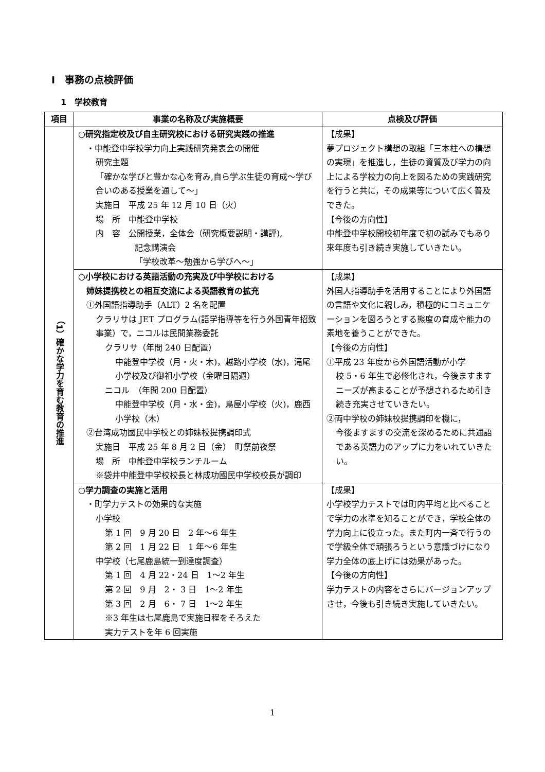Ⅰ　事務の点検評価
1　学校教育
| 項目 | 事業の名称及び実施概要 | 点検及び評価 |
| --- | --- | --- |
| （1）確かな学力を育む教育の推進 | ○研究指定校及び自主研究校における研究実践の推進 ・中能登中学校学力向上実践研究発表会の開催 研究主題 「確かな学びと豊かな心を育み,自ら学ぶ生徒の育成～学び合いのある授業を通して～」 実施日 平成 25 年 12 月 10 日（火） 場 所 中能登中学校 内 容 公開授業，全体会（研究概要説明・講評), 記念講演会 「学校改革～勉強から学びへ～」 | 【成果】 夢プロジェクト構想の取組「三本柱への構想の実現」を推進し，生徒の資質及び学力の向上による学校力の向上を図るための実践研究を行うと共に，その成果等について広く普及できた。 【今後の方向性】 中能登中学校開校初年度で初の試みでもあり来年度も引き続き実施していきたい。 |
| | ○小学校における英語活動の充実及び中学校における 姉妹提携校との相互交流による英語教育の拡充 ①外国語指導助手（ALT）2 名を配置 クラリサは JET プログラム(語学指導等を行う外国青年招致事業）で，ニコルは民間業務委託 クラリサ（年間 240 日配置） 中能登中学校（月・火・木)，越路小学校（水)，滝尾小学校及び御祖小学校（金曜日隔週） ニコル （年間 200 日配置） 中能登中学校（月・水・金)，鳥屋小学校（火)，鹿西小学校（木） ②台湾成功國民中学校との姉妹校提携調印式 実施日 平成 25 年 8 月 2 日（金） 町祭前夜祭 場 所 中能登中学校ランチルーム ※袋井中能登中学校校長と林成功國民中学校校長が調印 | 【成果】 外国人指導助手を活用することにより外国語の言語や文化に親しみ，積極的にコミュニケーションを図ろうとする態度の育成や能力の素地を養うことができた。 【今後の方向性】 ①平成 23 年度から外国語活動が小学 校 5・6 年生で必修化され，今後ますますニーズが高まることが予想されるため引き続き充実させていきたい。 ②両中学校の姉妹校提携調印を機に， 今後ますますの交流を深めるために共通語である英語力のアップに力をいれていきたい。 |
| | ○学力調査の実施と活用 ・町学力テストの効果的な実施 小学校 第 1 回 9 月 20 日 2 年～6 年生 第 2 回 1 月 22 日 1 年～6 年生 中学校（七尾鹿島統一到達度調査） 第 1 回 4 月 22・24 日 1～2 年生 第 2 回 9 月 2・ 3 日 1～2 年生 第 3 回 2 月 6・ 7 日 1～2 年生 ※3 年生は七尾鹿島で実施日程をそろえた 実力テストを年 6 回実施 | 【成果】 小学校学力テストでは町内平均と比べることで学力の水準を知ることができ，学校全体の学力向上に役立った。また町内一斉で行うので学級全体で頑張ろうという意識づけになり学力全体の底上げには効果があった。 【今後の方向性】 学力テストの内容をさらにバージョンアップさせ，今後も引き続き実施していきたい。 |
1